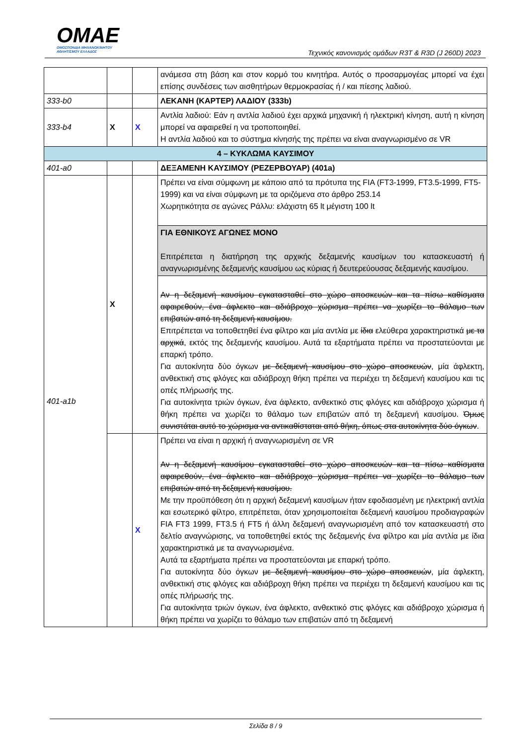OMAE
ΟΜΟΣΠΟΝΔΙΑ ΜΗΧΑΝΟΚΙΝΗΤΟΥ
ΑΘΛΗΤΙΣΜΟΥ ΕΛΛΑΔΟΣ
Τεχνικός κανονισμός ομάδων R3T & R3D (J 260D) 2023
| | | | ανάμεσα στη βάση και στον κορμό του κινητήρα. Αυτός ο προσαρμογέας μπορεί να έχει επίσης συνδέσεις των αισθητήρων θερμοκρασίας ή / και πίεσης λαδιού. |
| 333-b0 | | | ΛΕΚΑΝΗ (ΚΑΡΤΕΡ) ΛΑΔΙΟΥ (333b) |
| 333-b4 | X | X | Αντλία λαδιού: Εάν η αντλία λαδιού έχει αρχικά μηχανική ή ηλεκτρική κίνηση, αυτή η κίνηση μπορεί να αφαιρεθεί η να τροποποιηθεί. Η αντλία λαδιού και το σύστημα κίνησής της πρέπει να είναι αναγνωρισμένο σε VR |
| 4 – ΚΥΚΛΩΜΑ ΚΑΥΣΙΜΟΥ | | | |
| 401-a0 | | | ΔΕΞΑΜΕΝΗ ΚΑΥΣΙΜΟΥ (ΡΕΖΕΡΒΟΥΑΡ) (401a) |
| 401-a1b | X | | Πρέπει να είναι σύμφωνη με κάποιο από τα πρότυπα της FIA (FT3-1999, FT3.5-1999, FT5-1999) και να είναι σύμφωνη με τα οριζόμενα στο άρθρο 253.14 Χωρητικότητα σε αγώνες Ράλλυ: ελάχιστη 65 lt μέγιστη 100 lt |
| | | | ΓΙΑ ΕΘΝΙΚΟΥΣ ΑΓΩΝΕΣ ΜΟΝΟ Επιτρέπεται η διατήρηση της αρχικής δεξαμενής καυσίμων του κατασκευαστή ή αναγνωρισμένης δεξαμενής καυσίμου ως κύριας ή δευτερεύουσας δεξαμενής καυσίμου. |
| | | | Αν η δεξαμενή καυσίμου εγκατασταθεί στο χώρο αποσκευών και τα πίσω καθίσματα αφαιρεθούν, ένα άφλεκτο και αδιάβροχο χώρισμα πρέπει να χωρίζει το θάλαμο των επιβατών από τη δεξαμενή καυσίμου. Επιτρέπεται να τοποθετηθεί ένα φίλτρο και μία αντλία με ίδια ελεύθερα χαρακτηριστικά με τα αρχικά , εκτός της δεξαμενής καυσίμου. Αυτά τα εξαρτήματα πρέπει να προστατεύονται με επαρκή τρόπο. Για αυτοκίνητα δύο όγκων με δεξαμενή καυσίμου στο χώρο αποσκευών , μία άφλεκτη, ανθεκτική στις φλόγες και αδιάβροχη θήκη πρέπει να περιέχει τη δεξαμενή καυσίμου και τις οπές πλήρωσής της. Για αυτοκίνητα τριών όγκων, ένα άφλεκτο, ανθεκτικό στις φλόγες και αδιάβροχο χώρισμα ή θήκη πρέπει να χωρίζει το θάλαμο των επιβατών από τη δεξαμενή καυσίμου. Όμως συνιστάται αυτό το χώρισμα να αντικαθίσταται από θήκη, όπως στα αυτοκίνητα δύο όγκων . |
| | | X | Πρέπει να είναι η αρχική ή αναγνωρισμένη σε VR Αν η δεξαμενή καυσίμου εγκατασταθεί στο χώρο αποσκευών και τα πίσω καθίσματα αφαιρεθούν, ένα άφλεκτο και αδιάβροχο χώρισμα πρέπει να χωρίζει το θάλαμο των επιβατών από τη δεξαμενή καυσίμου. Με την προϋπόθεση ότι η αρχική δεξαμενή καυσίμων ήταν εφοδιασμένη με ηλεκτρική αντλία και εσωτερικό φίλτρο, επιτρέπεται, όταν χρησιμοποιείται δεξαμενή καυσίμου προδιαγραφών FIA FT3 1999, FT3.5 ή FT5 ή άλλη δεξαμενή αναγνωρισμένη από τον κατασκευαστή στο δελτίο αναγνώρισης, να τοποθετηθεί εκτός της δεξαμενής ένα φίλτρο και μία αντλία με ίδια χαρακτηριστικά με τα αναγνωρισμένα. Αυτά τα εξαρτήματα πρέπει να προστατεύονται με επαρκή τρόπο. Για αυτοκίνητα δύο όγκων με δεξαμενή καυσίμου στο χώρο αποσκευών , μία άφλεκτη, ανθεκτική στις φλόγες και αδιάβροχη θήκη πρέπει να περιέχει τη δεξαμενή καυσίμου και τις οπές πλήρωσής της. Για αυτοκίνητα τριών όγκων, ένα άφλεκτο, ανθεκτικό στις φλόγες και αδιάβροχο χώρισμα ή θήκη πρέπει να χωρίζει το θάλαμο των επιβατών από τη δεξαμενή |
Σελίδα 8 / 9